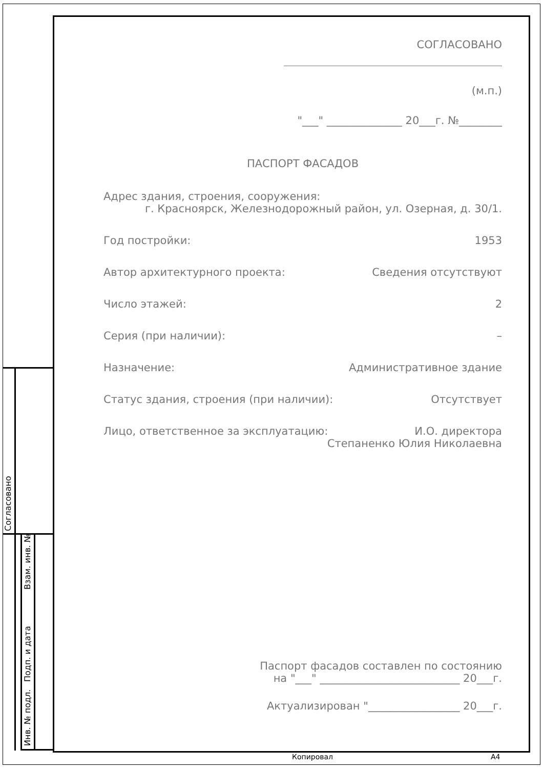Согласовано
Взам. инв. №
Подп. и дата
Инв. № подл.
СОГЛАСОВАНО
(м.п.)
"___" ______________ 20___г. №________
ПАСПОРТ ФАСАДОВ
Адрес здания, строения, сооружения:
г. Красноярск, Железнодорожный район, ул. Озерная, д. 30/1.
Год постройки: 1953
Автор архитектурного проекта: Сведения отсутствуют
Число этажей: 2
Серия (при наличии): –
Назначение: Административное здание
Статус здания, строения (при наличии): Отсутствует
Лицо, ответственное за эксплуатацию: И.О. директора
Степаненко Юлия Николаевна
Паспорт фасадов составлен по состоянию
на "___" __________________________ 20___г.
Актуализирован "_________________ 20___г.
Копировал А4